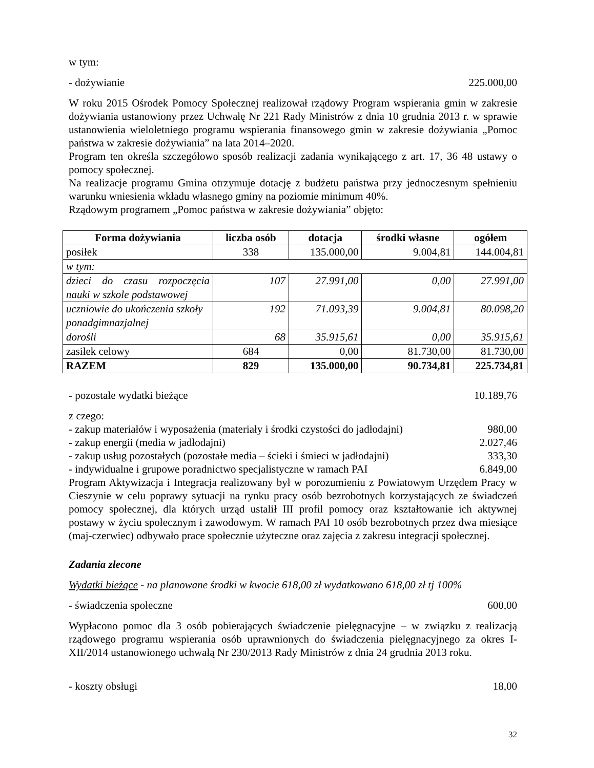w tym:
- dożywianie 225.000,00
W roku 2015 Ośrodek Pomocy Społecznej realizował rządowy Program wspierania gmin w zakresie dożywiania ustanowiony przez Uchwałę Nr 221 Rady Ministrów z dnia 10 grudnia 2013 r. w sprawie ustanowienia wieloletniego programu wspierania finansowego gmin w zakresie dożywiania „Pomoc państwa w zakresie dożywiania” na lata 2014–2020.
Program ten określa szczegółowo sposób realizacji zadania wynikającego z art. 17, 36 48 ustawy o pomocy społecznej.
Na realizacje programu Gmina otrzymuje dotację z budżetu państwa przy jednoczesnym spełnieniu warunku wniesienia wkładu własnego gminy na poziomie minimum 40%.
Rządowym programem „Pomoc państwa w zakresie dożywiania” objęto:
| Forma dożywiania | liczba osób | dotacja | środki własne | ogółem |
| --- | --- | --- | --- | --- |
| posiłek | 338 | 135.000,00 | 9.004,81 | 144.004,81 |
| w tym: | | | | |
| dzieci do czasu rozpoczęcia nauki w szkole podstawowej | 107 | 27.991,00 | 0,00 | 27.991,00 |
| uczniowie do ukończenia szkoły ponadgimnazjalnej | 192 | 71.093,39 | 9.004,81 | 80.098,20 |
| dorośli | 68 | 35.915,61 | 0,00 | 35.915,61 |
| zasiłek celowy | 684 | 0,00 | 81.730,00 | 81.730,00 |
| RAZEM | 829 | 135.000,00 | 90.734,81 | 225.734,81 |
- pozostałe wydatki bieżące 10.189,76
z czego:
- zakup materiałów i wyposażenia (materiały i środki czystości do jadłodajni) 980,00
- zakup energii (media w jadłodajni) 2.027,46
- zakup usług pozostałych (pozostałe media – ścieki i śmieci w jadłodajni) 333,30
- indywidualne i grupowe poradnictwo specjalistyczne w ramach PAI 6.849,00
Program Aktywizacja i Integracja realizowany był w porozumieniu z Powiatowym Urzędem Pracy w Cieszynie w celu poprawy sytuacji na rynku pracy osób bezrobotnych korzystających ze świadczeń pomocy społecznej, dla których urząd ustalił III profil pomocy oraz kształtowanie ich aktywnej postawy w życiu społecznym i zawodowym. W ramach PAI 10 osób bezrobotnych przez dwa miesiące (maj-czerwiec) odbywało prace społecznie użyteczne oraz zajęcia z zakresu integracji społecznej.
Zadania zlecone
Wydatki bieżące - na planowane środki w kwocie 618,00 zł wydatkowano 618,00 zł tj 100%
- świadczenia społeczne 600,00
Wypłacono pomoc dla 3 osób pobierających świadczenie pielęgnacyjne – w związku z realizacją rządowego programu wspierania osób uprawnionych do świadczenia pielęgnacyjnego za okres I-XII/2014 ustanowionego uchwałą Nr 230/2013 Rady Ministrów z dnia 24 grudnia 2013 roku.
- koszty obsługi 18,00
32